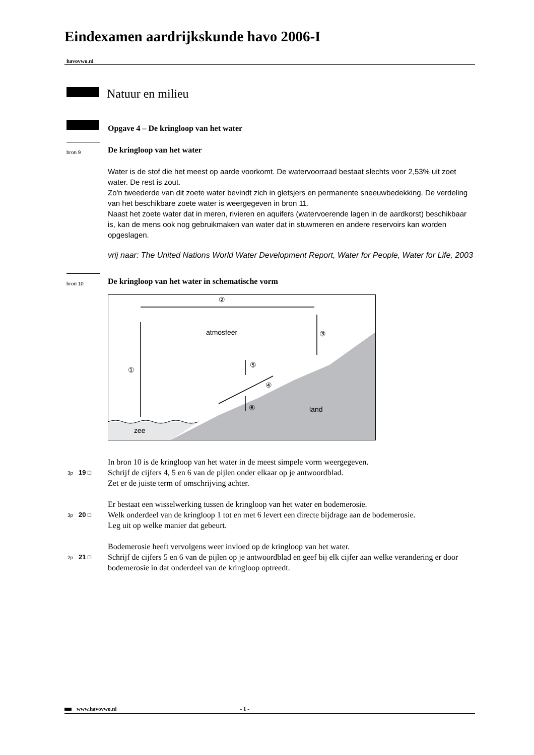Eindexamen aardrijkskunde havo 2006-I
havovwo.nl
Natuur en milieu
Opgave 4 – De kringloop van het water
bron 9
De kringloop van het water
Water is de stof die het meest op aarde voorkomt. De watervoorraad bestaat slechts voor 2,53% uit zoet water. De rest is zout.
Zo'n tweederde van dit zoete water bevindt zich in gletsjers en permanente sneeuwbedekking. De verdeling van het beschikbare zoete water is weergegeven in bron 11.
Naast het zoete water dat in meren, rivieren en aquifers (watervoerende lagen in de aardkorst) beschikbaar is, kan de mens ook nog gebruikmaken van water dat in stuwmeren en andere reservoirs kan worden opgeslagen.
vrij naar: The United Nations World Water Development Report, Water for People, Water for Life, 2003
bron 10
De kringloop van het water in schematische vorm
atmosfeer
land
zee
②
③
①
⑤
④
⑥
In bron 10 is de kringloop van het water in de meest simpele vorm weergegeven.
3p 19 ☐
Schrijf de cijfers 4, 5 en 6 van de pijlen onder elkaar op je antwoordblad.
Zet er de juiste term of omschrijving achter.
Er bestaat een wisselwerking tussen de kringloop van het water en bodemerosie.
3p 20 ☐
Welk onderdeel van de kringloop 1 tot en met 6 levert een directe bijdrage aan de bodemerosie.
Leg uit op welke manier dat gebeurt.
Bodemerosie heeft vervolgens weer invloed op de kringloop van het water.
2p 21 ☐
Schrijf de cijfers 5 en 6 van de pijlen op je antwoordblad en geef bij elk cijfer aan welke verandering er door bodemerosie in dat onderdeel van de kringloop optreedt.
www.havovwo.nl - 1 -